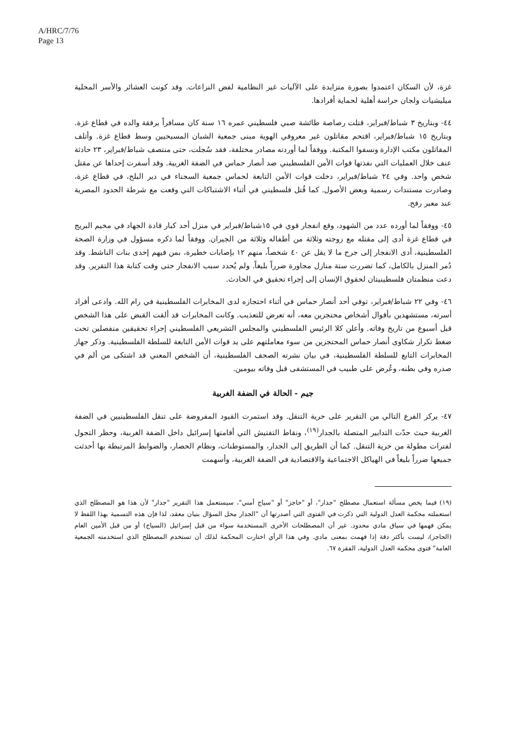A/HRC/7/76
Page 13
غزة، لأن السكان اعتمدوا بصورة متزايدة على الآليات غير النظامية لفض النزاعات. وقد كونت العشائر والأسر المحلية ميليشيات ولجان حراسة أهلية لحماية أفرادها.
٤٤- وبتاريخ ٣ شباط/فبراير، قتلت رصاصة طائشة صبي فلسطيني عمره ١٦ سنة كان مسافراً برفقة والده في قطاع غزة. وبتاريخ ١٥ شباط/فبراير، اقتحم مقاتلون غير معروفي الهوية مبنى جمعية الشبان المسيحيين وسط قطاع غزة. وأتلف المقاتلون مكتب الإدارة ونسفوا المكتبة. ووفقاً لما أوردته مصادر مختلفة، فقد سُجلت، حتى منتصف شباط/فبراير، ٢٣ حادثة عنف خلال العمليات التي نفذتها قوات الأمن الفلسطيني ضد أنصار حماس في الضفة الغربية. وقد أسفرت إحداها عن مقتل شخص واحد. وفي ٢٤ شباط/فبراير، دخلت قوات الأمن التابعة لحماس جمعية السجناء في دير البلح، في قطاع غزة، وصادرت مستندات رسمية وبعض الأصول. كما قُتل فلسطيني في أثناء الاشتباكات التي وقعت مع شرطة الحدود المصرية عند معبر رفح.
٤٥- ووفقاً لما أورده عدد من الشهود، وقع انفجار قوي في ١٥شباط/فبراير في منزل أحد كبار قادة الجهاد في مخيم البريج في قطاع غزة أدى إلى مقتله مع زوجته وثلاثة من أطفاله وثلاثة من الجيران. ووفقاً لما ذكره مسؤول في وزارة الصحة الفلسطينية، أدى الانفجار إلى جرح ما لا يقل عن ٤٠ شخصاً، منهم ١٢ بإصابات خطيرة، بمن فيهم إحدى بنات الناشط. وقد دُمر المنزل بالكامل، كما تضررت ستة منازل مجاورة ضرراً بليغاً. ولم يُحدد سبب الانفجار حتى وقت كتابة هذا التقرير. وقد دعت منظمتان فلسطينيتان لحقوق الإنسان إلى إجراء تحقيق في الحادث.
٤٦- وفي ٢٢ شباط/فبراير، توفي أحد أنصار حماس في أثناء احتجازه لدى المخابرات الفلسطينية في رام الله. وادعى أفراد أسرته، مستشهدين بأقوال أشخاص محتجزين معه، أنه تعرض للتعذيب. وكانت المخابرات قد ألقت القبض على هذا الشخص قبل أسبوع من تاريخ وفاته. وأعلن كلا الرئيس الفلسطيني والمجلس التشريعي الفلسطيني إجراء تحقيقين منفصلين تحت ضغط تكرار شكاوى أنصار حماس المحتجزين من سوء معاملتهم على يد قوات الأمن التابعة للسلطة الفلسطينية. وذكر جهاز المخابرات التابع للسلطة الفلسطينية، في بيان نشرته الصحف الفلسطينية، أن الشخص المعني قد اشتكى من ألم في صدره وفي بطنه، وعُرض على طبيب في المستشفى قبل وفاته بيومين.
جيم - الحالة في الضفة الغربية
٤٧- يركز الفرع التالي من التقرير على حرية التنقل. وقد استمرت القيود المفروضة على تنقل الفلسطينيين في الضفة الغربية حيث حدّت التدابير المتصلة بالجدار<sup>(١٩)</sup>، ونقاط التفتيش التي أقامتها إسرائيل داخل الضفة الغربية، وحظر التجول لفترات مطولة من حرية التنقل. كما أن الطريق إلى الجدار، والمستوطنات، ونظام الحصار، والضوابط المرتبطة بها أحدثت جميعها ضرراً بليغاً في الهياكل الاجتماعية والاقتصادية في الضفة الغربية، وأسهمت
(١٩) فيما يخص مسألة استعمال مصطلح "جدار"، أو "حاجز" أو "سياج أمني"، سيستعمل هذا التقرير "جدار" لأن هذا هو المصطلح الذي استعملته محكمة العدل الدولية التي ذكرت في الفتوى التي أصدرتها أن "الجدار محل السؤال بنيان معقد، لذا فإن هذه التسمية بهذا اللفظ لا يمكن فهمها في سياق مادي محدود. غير أن المصطلحات الأخرى المستخدمة سواء من قبل إسرائيل (السياج) أو من قبل الأمين العام (الحاجز)، ليست بأكثر دقة إذا فهمت بمعنى مادي. وفي هذا الرأي اختارت المحكمة لذلك أن تستخدم المصطلح الذي استخدمته الجمعية العامة" فتوى محكمة العدل الدولية، الفقرة ٦٧.